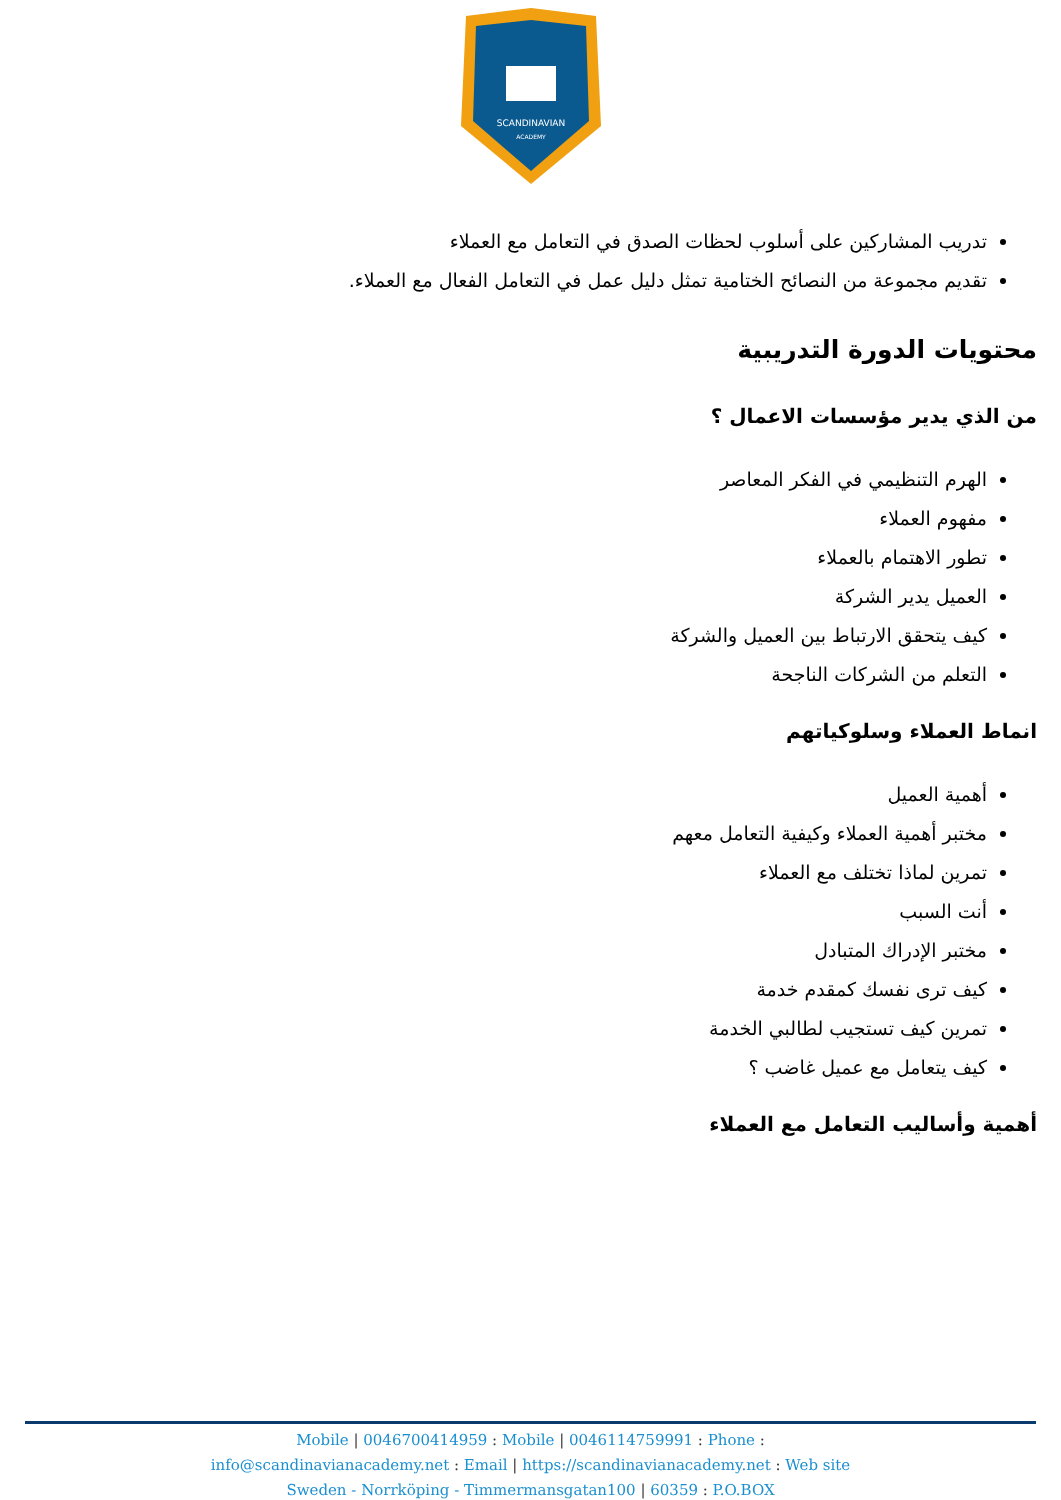SCANDINAVIAN
ACADEMY
تدريب المشاركين على أسلوب لحظات الصدق في التعامل مع العملاء
تقديم مجموعة من النصائح الختامية تمثل دليل عمل في التعامل الفعال مع العملاء.
محتويات الدورة التدريبية
من الذي يدير مؤسسات الاعمال ؟
الهرم التنظيمي في الفكر المعاصر
مفهوم العملاء
تطور الاهتمام بالعملاء
العميل يدير الشركة
كيف يتحقق الارتباط بين العميل والشركة
التعلم من الشركات الناجحة
انماط العملاء وسلوكياتهم
أهمية العميل
مختبر أهمية العملاء وكيفية التعامل معهم
تمرين لماذا تختلف مع العملاء
أنت السبب
مختبر الإدراك المتبادل
كيف ترى نفسك كمقدم خدمة
تمرين كيف تستجيب لطالبي الخدمة
كيف يتعامل مع عميل غاضب ؟
أهمية وأساليب التعامل مع العملاء
Mobile | 0046700414959 : Mobile | 0046114759991 : Phone :
info@scandinavianacademy.net : Email | https://scandinavianacademy.net : Web site
Sweden - Norrköping - Timmermansgatan100 | 60359 : P.O.BOX